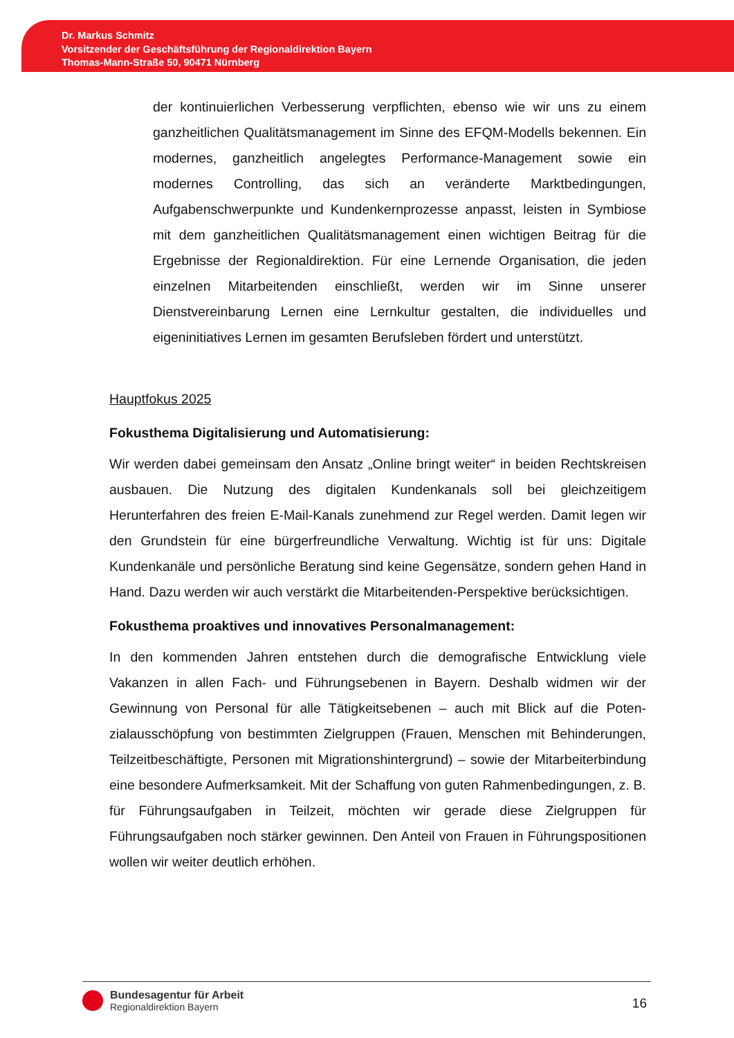Dr. Markus Schmitz
Vorsitzender der Geschäftsführung der Regionaldirektion Bayern
Thomas-Mann-Straße 50, 90471 Nürnberg
der kontinuierlichen Verbesserung verpflichten, ebenso wie wir uns zu einem ganzheitlichen Qualitätsmanagement im Sinne des EFQM-Modells beken­nen. Ein modernes, ganzheitlich angelegtes Performance-Management so­wie ein modernes Controlling, das sich an veränderte Marktbedingungen, Aufgabenschwerpunkte und Kundenkernprozesse anpasst, leisten in Sym­biose mit dem ganzheitlichen Qualitätsmanagement einen wichtigen Beitrag für die Ergebnisse der Regionaldirektion. Für eine Lernende Organisation, die jeden einzelnen Mitarbeitenden einschließt, werden wir im Sinne unserer Dienstvereinbarung Lernen eine Lernkultur gestalten, die individuelles und eigeninitiatives Lernen im gesamten Berufsleben fördert und unterstützt.
Hauptfokus 2025
Fokusthema Digitalisierung und Automatisierung:
Wir werden dabei gemeinsam den Ansatz „Online bringt weiter“ in beiden Rechts­kreisen ausbauen. Die Nutzung des digitalen Kundenkanals soll bei gleichzeitigem Herunterfahren des freien E-Mail-Kanals zunehmend zur Regel werden. Damit le­gen wir den Grundstein für eine bürgerfreundliche Verwaltung. Wichtig ist für uns: Digitale Kundenkanäle und persönliche Beratung sind keine Gegensätze, sondern gehen Hand in Hand. Dazu werden wir auch verstärkt die Mitarbeitenden-Perspek­tive berücksichtigen.
Fokusthema proaktives und innovatives Personalmanagement:
In den kommenden Jahren entstehen durch die demografische Entwicklung viele Vakanzen in allen Fach- und Führungsebenen in Bayern. Deshalb widmen wir der Gewinnung von Personal für alle Tätigkeitsebenen – auch mit Blick auf die Poten­zialausschöpfung von bestimmten Zielgruppen (Frauen, Menschen mit Behinde­rungen, Teilzeitbeschäftigte, Personen mit Migrationshintergrund) – sowie der Mit­arbeiterbindung eine besondere Aufmerksamkeit. Mit der Schaffung von guten Rahmenbedingungen, z. B. für Führungsaufgaben in Teilzeit, möchten wir gerade diese Zielgruppen für Führungsaufgaben noch stärker gewinnen. Den Anteil von Frauen in Führungspositionen wollen wir weiter deutlich erhöhen.
Bundesagentur für Arbeit
Regionaldirektion Bayern
16